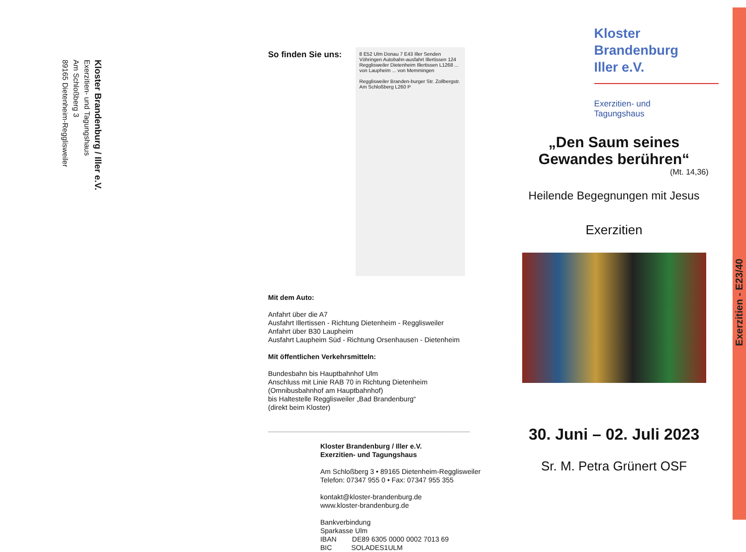Kloster Brandenburg / Iller e.V.
Exerzitien- und Tagungshaus
Am Schloßberg 3
89165 Dietenheim-Regglisweiler
So finden Sie uns:
8 E52 Ulm Donau 7 E43 Iller Senden Vöhringen Autobahn-ausfahrt Illertissen 124 Regglisweiler Dietenheim Illertissen L1268 ... von Laupheim ... von Memmingen
Regglisweiler Branden-burger Str. Zollbergstr. Am Schloßberg L260 P
Mit dem Auto:
Anfahrt über die A7
Ausfahrt Illertissen - Richtung Dietenheim - Regglisweiler
Anfahrt über B30 Laupheim
Ausfahrt Laupheim Süd - Richtung Orsenhausen - Dietenheim
Mit öffentlichen Verkehrsmitteln:
Bundesbahn bis Hauptbahnhof Ulm
Anschluss mit Linie RAB 70 in Richtung Dietenheim
(Omnibusbahnhof am Hauptbahnhof)
bis Haltestelle Regglisweiler „Bad Brandenburg“
(direkt beim Kloster)
Kloster Brandenburg / Iller e.V.
Exerzitien- und Tagungshaus
Am Schloßberg 3 • 89165 Dietenheim-Regglisweiler
Telefon: 07347 955 0 • Fax: 07347 955 355
kontakt@kloster-brandenburg.de
www.kloster-brandenburg.de
Bankverbindung
Sparkasse Ulm
IBAN DE89 6305 0000 0002 7013 69
BIC SOLADES1ULM
Kloster
Brandenburg
Iller e.V.
Exerzitien- und
Tagungshaus
„Den Saum seines Gewandes berühren“
(Mt. 14,36)
Heilende Begegnungen mit Jesus
Exerzitien
30. Juni – 02. Juli 2023
Sr. M. Petra Grünert OSF
Exerzitien - E23/40